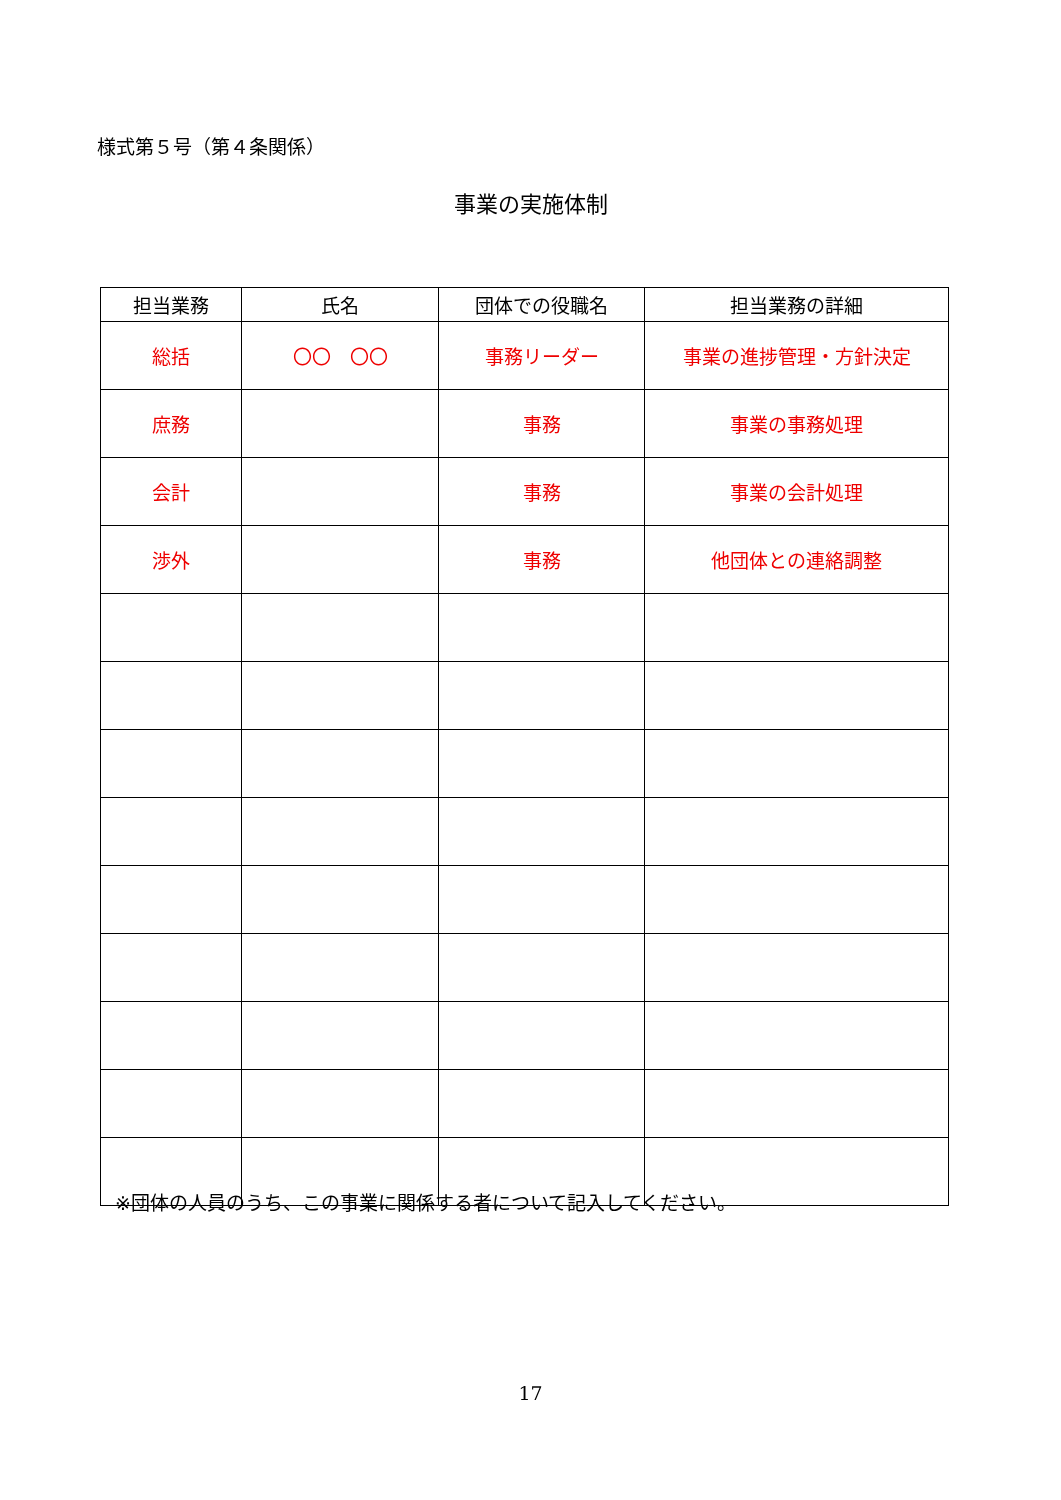様式第５号（第４条関係）
事業の実施体制
| 担当業務 | 氏名 | 団体での役職名 | 担当業務の詳細 |
| --- | --- | --- | --- |
| 総括 | 〇〇 〇〇 | 事務リーダー | 事業の進捗管理・方針決定 |
| 庶務 | | 事務 | 事業の事務処理 |
| 会計 | | 事務 | 事業の会計処理 |
| 渉外 | | 事務 | 他団体との連絡調整 |
※団体の人員のうち、この事業に関係する者について記入してください。
17